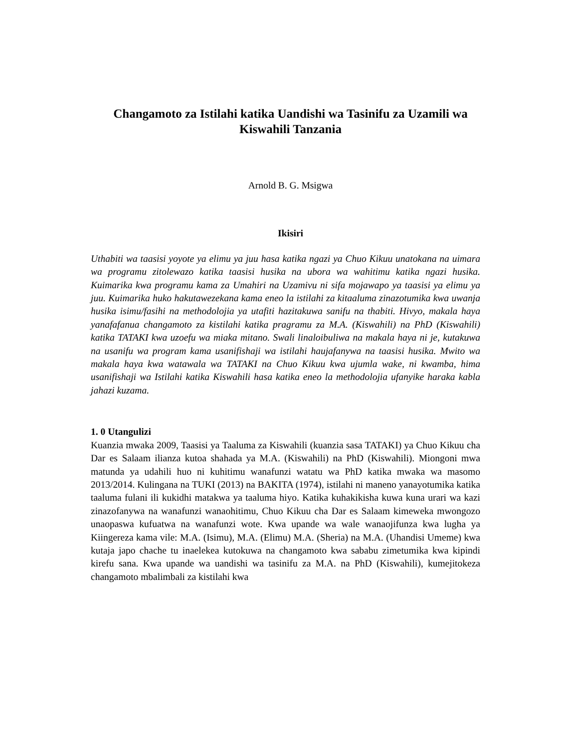Changamoto za Istilahi katika Uandishi wa Tasinifu za Uzamili wa Kiswahili Tanzania
Arnold B. G. Msigwa
Ikisiri
Uthabiti wa taasisi yoyote ya elimu ya juu hasa katika ngazi ya Chuo Kikuu unatokana na uimara wa programu zitolewazo katika taasisi husika na ubora wa wahitimu katika ngazi husika. Kuimarika kwa programu kama za Umahiri na Uzamivu ni sifa mojawapo ya taasisi ya elimu ya juu. Kuimarika huko hakutawezekana kama eneo la istilahi za kitaaluma zinazotumika kwa uwanja husika isimu/fasihi na methodolojia ya utafiti hazitakuwa sanifu na thabiti. Hivyo, makala haya yanafafanua changamoto za kistilahi katika pragramu za M.A. (Kiswahili) na PhD (Kiswahili) katika TATAKI kwa uzoefu wa miaka mitano. Swali linaloibuliwa na makala haya ni je, kutakuwa na usanifu wa program kama usanifishaji wa istilahi haujafanywa na taasisi husika. Mwito wa makala haya kwa watawala wa TATAKI na Chuo Kikuu kwa ujumla wake, ni kwamba, hima usanifishaji wa Istilahi katika Kiswahili hasa katika eneo la methodolojia ufanyike haraka kabla jahazi kuzama.
1. 0 Utangulizi
Kuanzia mwaka 2009, Taasisi ya Taaluma za Kiswahili (kuanzia sasa TATAKI) ya Chuo Kikuu cha Dar es Salaam ilianza kutoa shahada ya M.A. (Kiswahili) na PhD (Kiswahili). Miongoni mwa matunda ya udahili huo ni kuhitimu wanafunzi watatu wa PhD katika mwaka wa masomo 2013/2014. Kulingana na TUKI (2013) na BAKITA (1974), istilahi ni maneno yanayotumika katika taaluma fulani ili kukidhi matakwa ya taaluma hiyo. Katika kuhakikisha kuwa kuna urari wa kazi zinazofanywa na wanafunzi wanaohitimu, Chuo Kikuu cha Dar es Salaam kimeweka mwongozo unaopaswa kufuatwa na wanafunzi wote. Kwa upande wa wale wanaojifunza kwa lugha ya Kiingereza kama vile: M.A. (Isimu), M.A. (Elimu) M.A. (Sheria) na M.A. (Uhandisi Umeme) kwa kutaja japo chache tu inaelekea kutokuwa na changamoto kwa sababu zimetumika kwa kipindi kirefu sana. Kwa upande wa uandishi wa tasinifu za M.A. na PhD (Kiswahili), kumejitokeza changamoto mbalimbali za kistilahi kwa